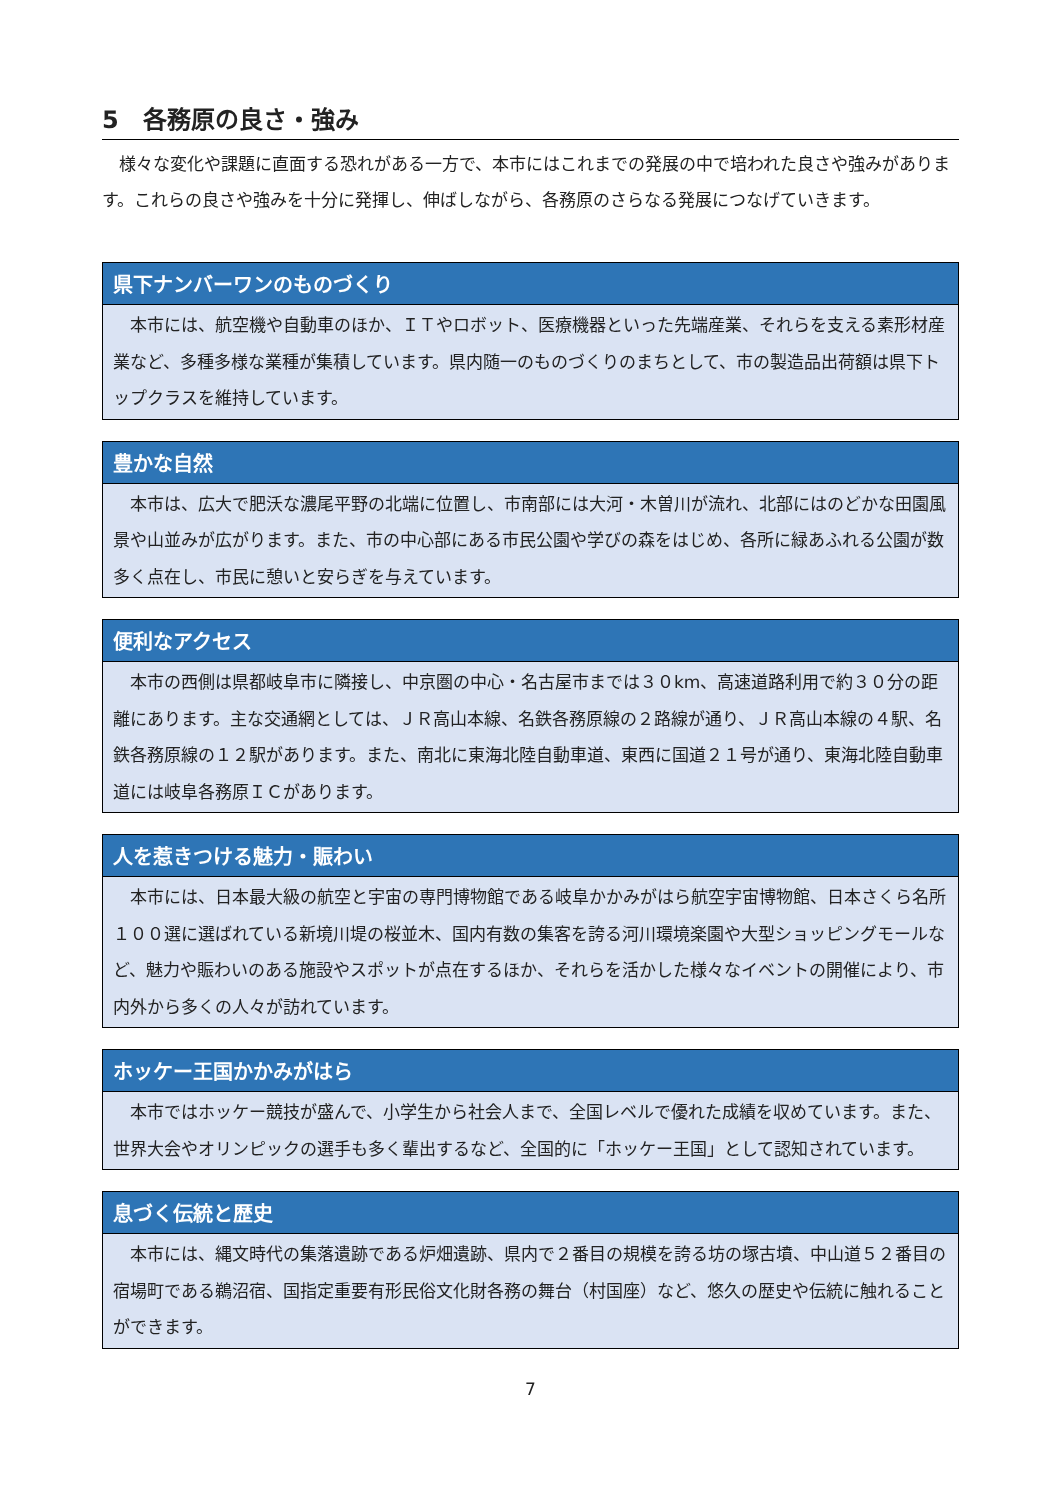5　各務原の良さ・強み
様々な変化や課題に直面する恐れがある一方で、本市にはこれまでの発展の中で培われた良さや強みがあります。これらの良さや強みを十分に発揮し、伸ばしながら、各務原のさらなる発展につなげていきます。
県下ナンバーワンのものづくり
本市には、航空機や自動車のほか、ＩＴやロボット、医療機器といった先端産業、それらを支える素形材産業など、多種多様な業種が集積しています。県内随一のものづくりのまちとして、市の製造品出荷額は県下トップクラスを維持しています。
豊かな自然
本市は、広大で肥沃な濃尾平野の北端に位置し、市南部には大河・木曽川が流れ、北部にはのどかな田園風景や山並みが広がります。また、市の中心部にある市民公園や学びの森をはじめ、各所に緑あふれる公園が数多く点在し、市民に憩いと安らぎを与えています。
便利なアクセス
本市の西側は県都岐阜市に隣接し、中京圏の中心・名古屋市までは３０km、高速道路利用で約３０分の距離にあります。主な交通網としては、ＪＲ高山本線、名鉄各務原線の２路線が通り、ＪＲ高山本線の４駅、名鉄各務原線の１２駅があります。また、南北に東海北陸自動車道、東西に国道２１号が通り、東海北陸自動車道には岐阜各務原ＩＣがあります。
人を惹きつける魅力・賑わい
本市には、日本最大級の航空と宇宙の専門博物館である岐阜かかみがはら航空宇宙博物館、日本さくら名所１００選に選ばれている新境川堤の桜並木、国内有数の集客を誇る河川環境楽園や大型ショッピングモールなど、魅力や賑わいのある施設やスポットが点在するほか、それらを活かした様々なイベントの開催により、市内外から多くの人々が訪れています。
ホッケー王国かかみがはら
本市ではホッケー競技が盛んで、小学生から社会人まで、全国レベルで優れた成績を収めています。また、世界大会やオリンピックの選手も多く輩出するなど、全国的に「ホッケー王国」として認知されています。
息づく伝統と歴史
本市には、縄文時代の集落遺跡である炉畑遺跡、県内で２番目の規模を誇る坊の塚古墳、中山道５２番目の宿場町である鵜沼宿、国指定重要有形民俗文化財各務の舞台（村国座）など、悠久の歴史や伝統に触れることができます。
7